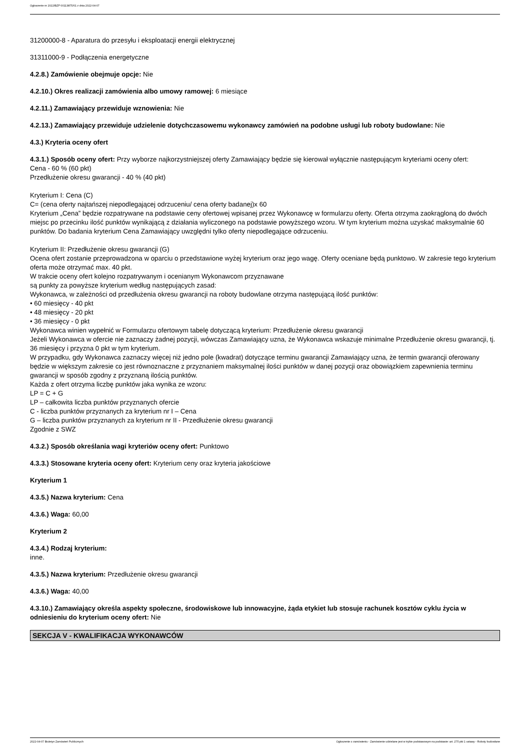Ogłoszenie nr 2022/BZP 00113875/01 z dnia 2022-04-07
31200000-8 - Aparatura do przesyłu i eksploatacji energii elektrycznej
31311000-9 - Podłączenia energetyczne
4.2.8.) Zamówienie obejmuje opcje: Nie
4.2.10.) Okres realizacji zamówienia albo umowy ramowej: 6 miesiące
4.2.11.) Zamawiający przewiduje wznowienia: Nie
4.2.13.) Zamawiający przewiduje udzielenie dotychczasowemu wykonawcy zamówień na podobne usługi lub roboty budowlane: Nie
4.3.) Kryteria oceny ofert
4.3.1.) Sposób oceny ofert: Przy wyborze najkorzystniejszej oferty Zamawiający będzie się kierował wyłącznie następującym kryteriami oceny ofert:
Cena - 60 % (60 pkt)
Przedłużenie okresu gwarancji - 40 % (40 pkt)
Kryterium I: Cena (C)
C= (cena oferty najtańszej niepodlegającej odrzuceniu/ cena oferty badanej)x 60
Kryterium „Cena” będzie rozpatrywane na podstawie ceny ofertowej wpisanej przez Wykonawcę w formularzu oferty. Oferta otrzyma zaokrągloną do dwóch miejsc po przecinku ilość punktów wynikającą z działania wyliczonego na podstawie powyższego wzoru. W tym kryterium można uzyskać maksymalnie 60 punktów. Do badania kryterium Cena Zamawiający uwzględni tylko oferty niepodlegające odrzuceniu.
Kryterium II: Przedłużenie okresu gwarancji (G)
Ocena ofert zostanie przeprowadzona w oparciu o przedstawione wyżej kryterium oraz jego wagę. Oferty oceniane będą punktowo. W zakresie tego kryterium oferta może otrzymać max. 40 pkt.
W trakcie oceny ofert kolejno rozpatrywanym i ocenianym Wykonawcom przyznawane
są punkty za powyższe kryterium według następujących zasad:
Wykonawca, w zależności od przedłużenia okresu gwarancji na roboty budowlane otrzyma następującą ilość punktów:
• 60 miesięcy - 40 pkt
• 48 miesięcy - 20 pkt
• 36 miesięcy - 0 pkt
Wykonawca winien wypełnić w Formularzu ofertowym tabelę dotyczącą kryterium: Przedłużenie okresu gwarancji
Jeżeli Wykonawca w ofercie nie zaznaczy żadnej pozycji, wówczas Zamawiający uzna, że Wykonawca wskazuje minimalne Przedłużenie okresu gwarancji, tj. 36 miesięcy i przyzna 0 pkt w tym kryterium.
W przypadku, gdy Wykonawca zaznaczy więcej niż jedno pole (kwadrat) dotyczące terminu gwarancji Zamawiający uzna, że termin gwarancji oferowany będzie w większym zakresie co jest równoznaczne z przyznaniem maksymalnej ilości punktów w danej pozycji oraz obowiązkiem zapewnienia terminu gwarancji w sposób zgodny z przyznaną ilością punktów.
Każda z ofert otrzyma liczbę punktów jaka wynika ze wzoru:
LP = C + G
LP – całkowita liczba punktów przyznanych ofercie
C - liczba punktów przyznanych za kryterium nr I – Cena
G – liczba punktów przyznanych za kryterium nr II - Przedłużenie okresu gwarancji
Zgodnie z SWZ
4.3.2.) Sposób określania wagi kryteriów oceny ofert: Punktowo
4.3.3.) Stosowane kryteria oceny ofert: Kryterium ceny oraz kryteria jakościowe
Kryterium 1
4.3.5.) Nazwa kryterium: Cena
4.3.6.) Waga: 60,00
Kryterium 2
4.3.4.) Rodzaj kryterium:
inne.
4.3.5.) Nazwa kryterium: Przedłużenie okresu gwarancji
4.3.6.) Waga: 40,00
4.3.10.) Zamawiający określa aspekty społeczne, środowiskowe lub innowacyjne, żąda etykiet lub stosuje rachunek kosztów cyklu życia w odniesieniu do kryterium oceny ofert: Nie
SEKCJA V - KWALIFIKACJA WYKONAWCÓW
2022-04-07 Biuletyn Zamówień Publicznych Ogłoszenie o zamówieniu - Zamówienie udzielane jest w trybie podstawowym na podstawie: art. 275 pkt 1 ustawy - Roboty budowlane